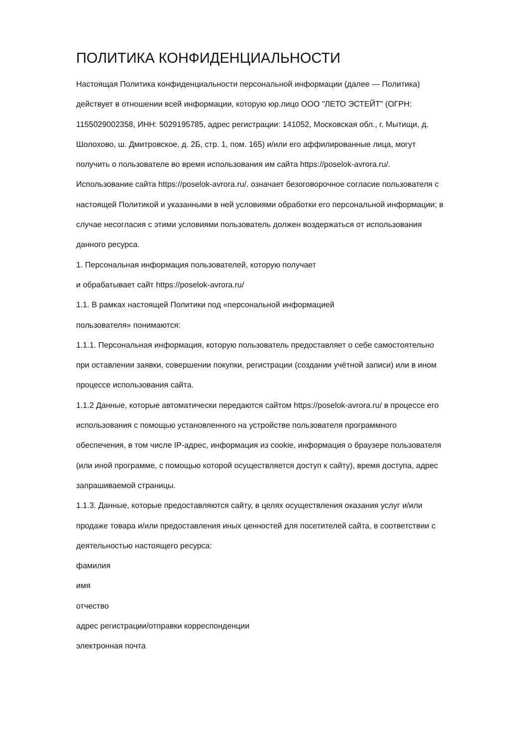ПОЛИТИКА КОНФИДЕНЦИАЛЬНОСТИ
Настоящая Политика конфиденциальности персональной информации (далее — Политика) действует в отношении всей информации, которую юр.лицо ООО "ЛЕТО ЭСТЕЙТ" (ОГРН: 1155029002358, ИНН: 5029195785, адрес регистрации: 141052, Московская обл., г. Мытищи, д. Шолохово, ш. Дмитровское, д. 2Б, стр. 1, пом. 165) и/или его аффилированные лица, могут получить о пользователе во время использования им сайта https://poselok-avrora.ru/.
Использование сайта https://poselok-avrora.ru/. означает безоговорочное согласие пользователя с настоящей Политикой и указанными в ней условиями обработки его персональной информации; в случае несогласия с этими условиями пользователь должен воздержаться от использования данного ресурса.
1. Персональная информация пользователей, которую получает
и обрабатывает сайт https://poselok-avrora.ru/
1.1. В рамках настоящей Политики под «персональной информацией
пользователя» понимаются:
1.1.1. Персональная информация, которую пользователь предоставляет о себе самостоятельно при оставлении заявки, совершении покупки, регистрации (создании учётной записи) или в ином процессе использования сайта.
1.1.2 Данные, которые автоматически передаются сайтом https://poselok-avrora.ru/ в процессе его использования с помощью установленного на устройстве пользователя программного обеспечения, в том числе IP-адрес, информация из cookie, информация о браузере пользователя (или иной программе, с помощью которой осуществляется доступ к сайту), время доступа, адрес запрашиваемой страницы.
1.1.3. Данные, которые предоставляются сайту, в целях осуществления оказания услуг и/или продаже товара и/или предоставления иных ценностей для посетителей сайта, в соответствии с деятельностью настоящего ресурса:
фамилия
имя
отчество
адрес регистрации/отправки корреспонденции
электронная почта